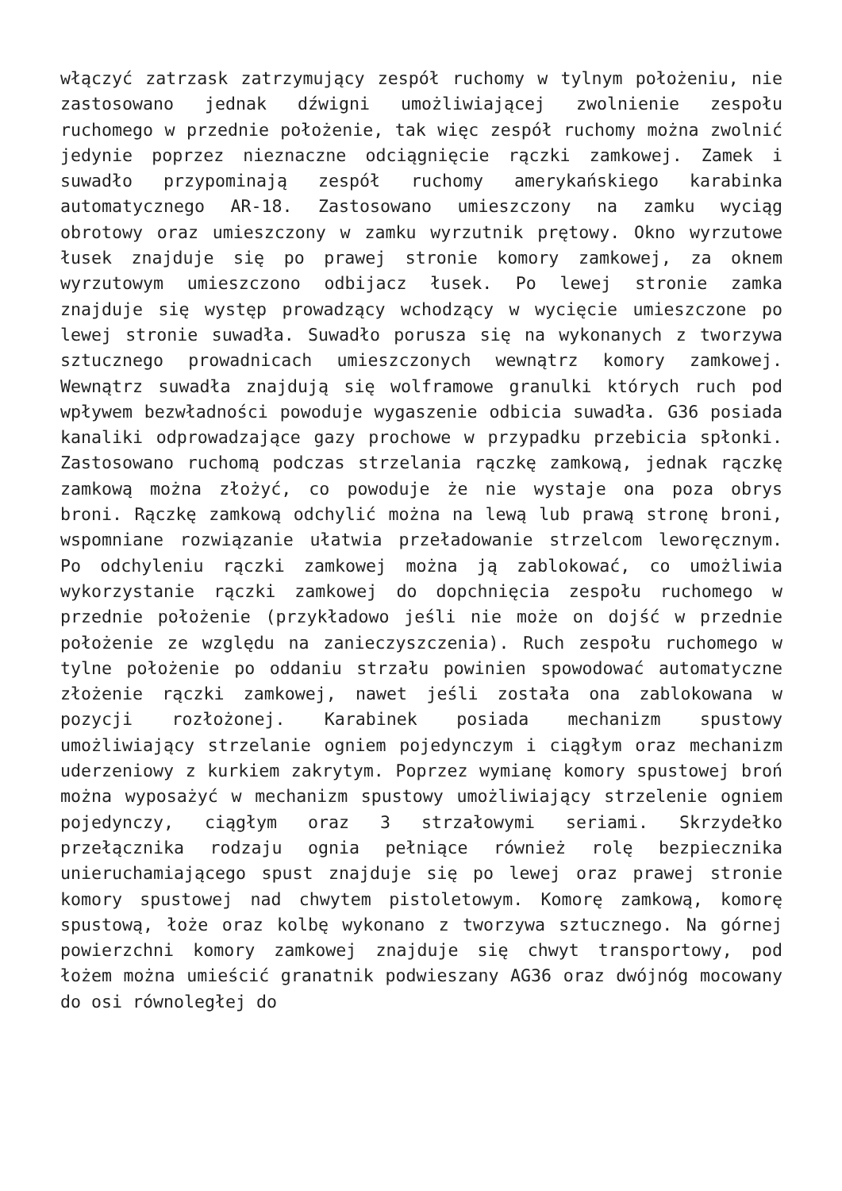włączyć zatrzask zatrzymujący zespół ruchomy w tylnym położeniu, nie zastosowano jednak dźwigni umożliwiającej zwolnienie zespołu ruchomego w przednie położenie, tak więc zespół ruchomy można zwolnić jedynie poprzez nieznaczne odciągnięcie rączki zamkowej. Zamek i suwadło przypominają zespół ruchomy amerykańskiego karabinka automatycznego AR-18. Zastosowano umieszczony na zamku wyciąg obrotowy oraz umieszczony w zamku wyrzutnik prętowy. Okno wyrzutowe łusek znajduje się po prawej stronie komory zamkowej, za oknem wyrzutowym umieszczono odbijacz łusek. Po lewej stronie zamka znajduje się występ prowadzący wchodzący w wycięcie umieszczone po lewej stronie suwadła. Suwadło porusza się na wykonanych z tworzywa sztucznego prowadnicach umieszczonych wewnątrz komory zamkowej. Wewnątrz suwadła znajdują się wolframowe granulki których ruch pod wpływem bezwładności powoduje wygaszenie odbicia suwadła. G36 posiada kanaliki odprowadzające gazy prochowe w przypadku przebicia spłonki. Zastosowano ruchomą podczas strzelania rączkę zamkową, jednak rączkę zamkową można złożyć, co powoduje że nie wystaje ona poza obrys broni. Rączkę zamkową odchylić można na lewą lub prawą stronę broni, wspomniane rozwiązanie ułatwia przeładowanie strzelcom leworęcznym. Po odchyleniu rączki zamkowej można ją zablokować, co umożliwia wykorzystanie rączki zamkowej do dopchnięcia zespołu ruchomego w przednie położenie (przykładowo jeśli nie może on dojść w przednie położenie ze względu na zanieczyszczenia). Ruch zespołu ruchomego w tylne położenie po oddaniu strzału powinien spowodować automatyczne złożenie rączki zamkowej, nawet jeśli została ona zablokowana w pozycji rozłożonej. Karabinek posiada mechanizm spustowy umożliwiający strzelanie ogniem pojedynczym i ciągłym oraz mechanizm uderzeniowy z kurkiem zakrytym. Poprzez wymianę komory spustowej broń można wyposażyć w mechanizm spustowy umożliwiający strzelenie ogniem pojedynczy, ciągłym oraz 3 strzałowymi seriami. Skrzydełko przełącznika rodzaju ognia pełniące również rolę bezpiecznika unieruchamiającego spust znajduje się po lewej oraz prawej stronie komory spustowej nad chwytem pistoletowym. Komorę zamkową, komorę spustową, łoże oraz kolbę wykonano z tworzywa sztucznego. Na górnej powierzchni komory zamkowej znajduje się chwyt transportowy, pod łożem można umieścić granatnik podwieszany AG36 oraz dwójnóg mocowany do osi równoległej do